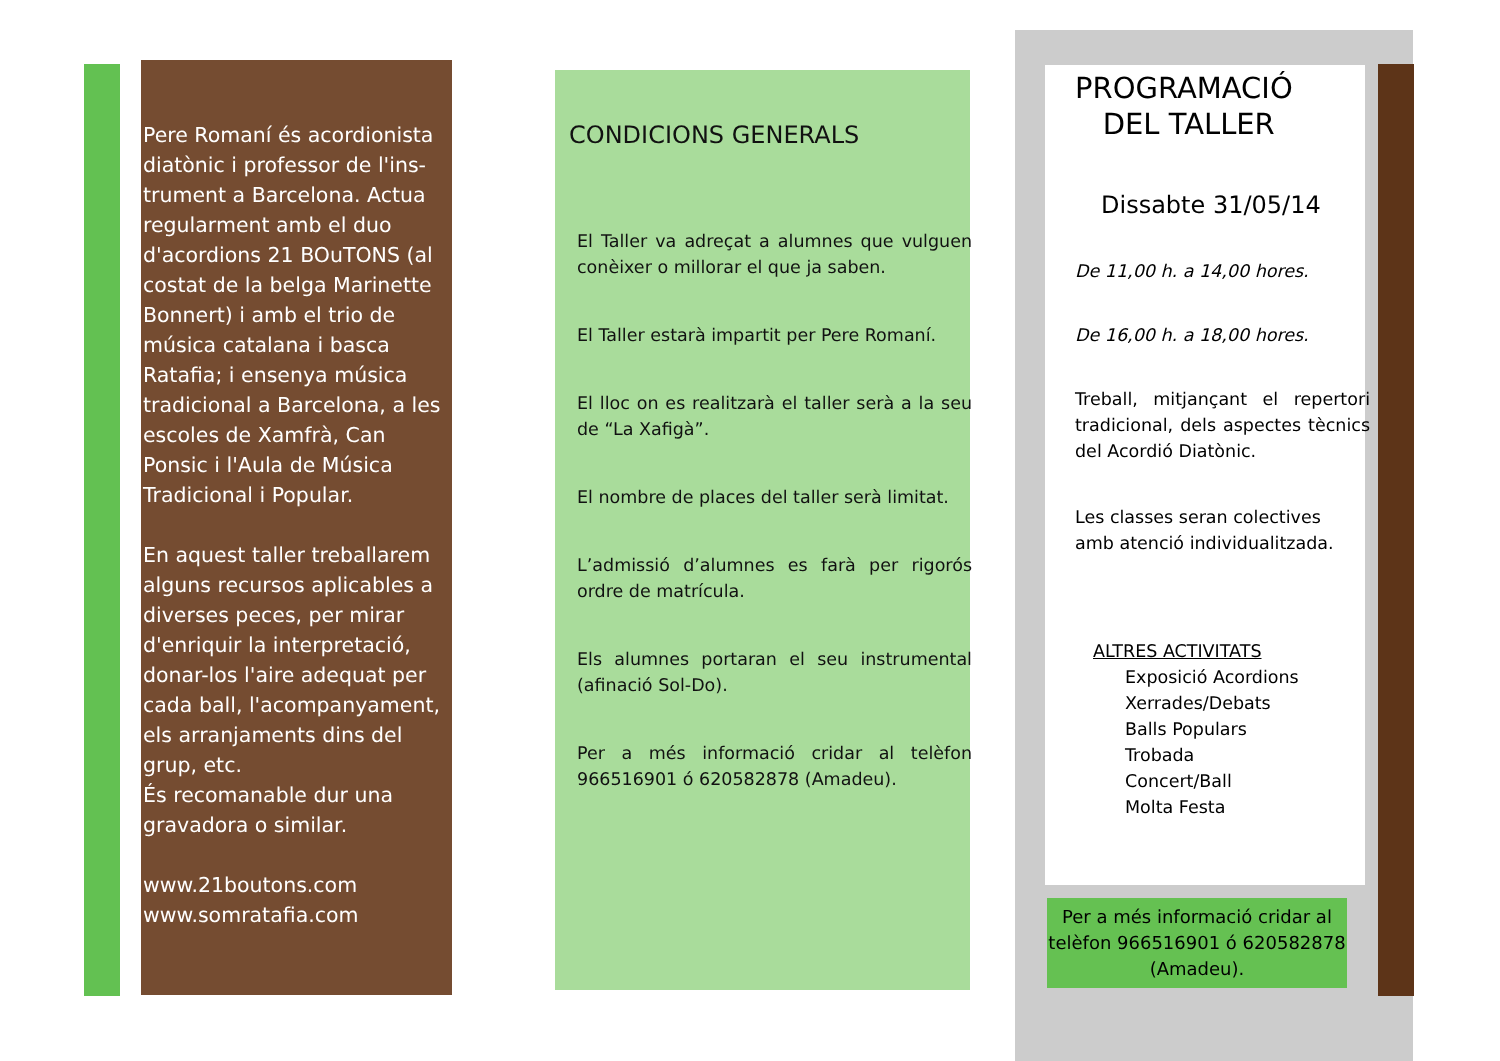Pere Romaní és acordionista diatònic i professor de l'ins-trument a Barcelona. Actua regularment amb el duo d'acordions 21 BOuTONS (al costat de la belga Marinette Bonnert) i amb el trio de música catalana i basca Ratafia; i ensenya música tradicional a Barcelona, a les escoles de Xamfrà, Can Ponsic i l'Aula de Música Tradicional i Popular.
En aquest taller treballarem alguns recursos aplicables a diverses peces, per mirar d'enriquir la interpretació, donar-los l'aire adequat per cada ball, l'acompanyament, els arranjaments dins del grup, etc.
És recomanable dur una gravadora o similar.
www.21boutons.com
www.somratafia.com
CONDICIONS GENERALS
El Taller va adreçat a alumnes que vulguen conèixer o millorar el que ja saben.
El Taller estarà impartit per Pere Romaní.
El lloc on es realitzarà el taller serà a la seu de “La Xafigà”.
El nombre de places del taller serà limitat.
L’admissió d’alumnes es farà per rigorós ordre de matrícula.
Els alumnes portaran el seu instrumental (afinació Sol-Do).
Per a més informació cridar al telèfon 966516901 ó 620582878 (Amadeu).
PROGRAMACIÓ
DEL TALLER
Dissabte 31/05/14
De 11,00 h. a 14,00 hores.
De 16,00 h. a 18,00 hores.
Treball, mitjançant el repertori tradicional, dels aspectes tècnics del Acordió Diatònic.
Les classes seran colectives amb atenció individualitzada.
ALTRES ACTIVITATS
Exposició Acordions
Xerrades/Debats
Balls Populars
Trobada
Concert/Ball
Molta Festa
Per a més informació cridar al telèfon 966516901 ó 620582878 (Amadeu).